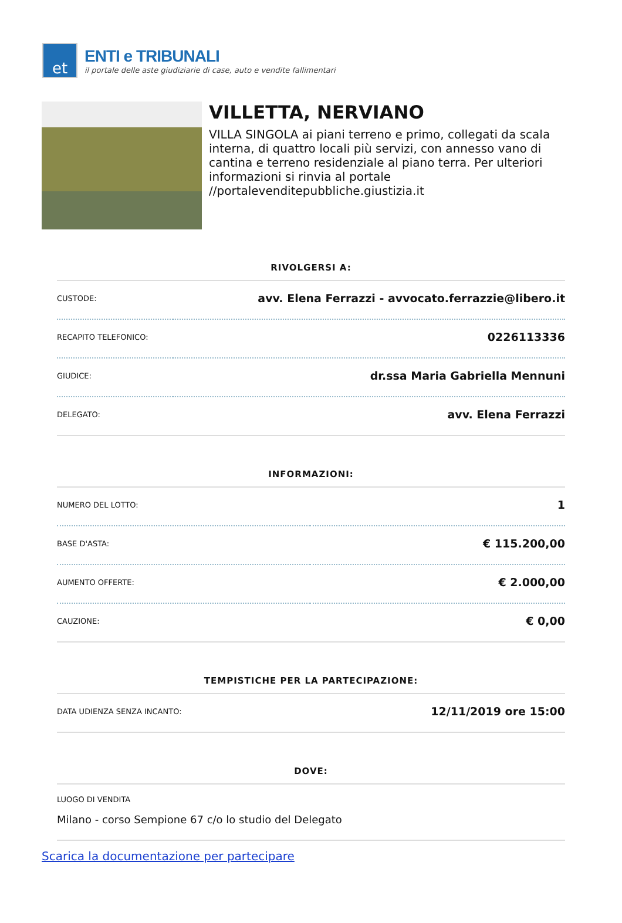et
ENTI e TRIBUNALI
il portale delle aste giudiziarie di case, auto e vendite fallimentari
VILLETTA, NERVIANO
VILLA SINGOLA ai piani terreno e primo, collegati da scala interna, di quattro locali più servizi, con annesso vano di cantina e terreno residenziale al piano terra. Per ulteriori informazioni si rinvia al portale //portalevenditepubbliche.giustizia.it
RIVOLGERSI A:
| CUSTODE: | avv. Elena Ferrazzi - avvocato.ferrazzie@libero.it |
| RECAPITO TELEFONICO: | 0226113336 |
| GIUDICE: | dr.ssa Maria Gabriella Mennuni |
| DELEGATO: | avv. Elena Ferrazzi |
INFORMAZIONI:
| NUMERO DEL LOTTO: | 1 |
| BASE D'ASTA: | € 115.200,00 |
| AUMENTO OFFERTE: | € 2.000,00 |
| CAUZIONE: | € 0,00 |
TEMPISTICHE PER LA PARTECIPAZIONE:
| DATA UDIENZA SENZA INCANTO: | 12/11/2019 ore 15:00 |
DOVE:
| LUOGO DI VENDITA |
| Milano - corso Sempione 67 c/o lo studio del Delegato |
Scarica la documentazione per partecipare